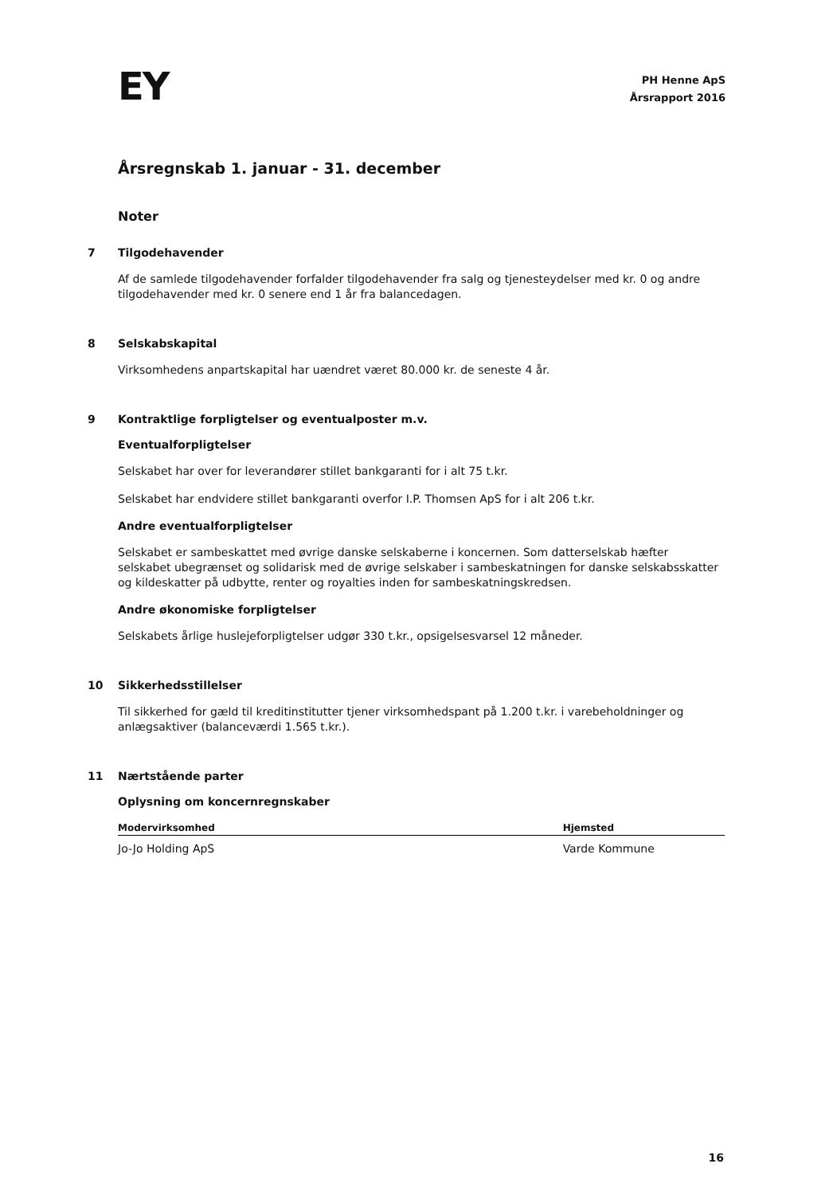EY
PH Henne ApS
Årsrapport 2016
Årsregnskab 1. januar - 31. december
Noter
7 Tilgodehavender
Af de samlede tilgodehavender forfalder tilgodehavender fra salg og tjenesteydelser med kr. 0 og andre tilgodehavender med kr. 0 senere end 1 år fra balancedagen.
8 Selskabskapital
Virksomhedens anpartskapital har uændret været 80.000 kr. de seneste 4 år.
9 Kontraktlige forpligtelser og eventualposter m.v.
Eventualforpligtelser
Selskabet har over for leverandører stillet bankgaranti for i alt 75 t.kr.
Selskabet har endvidere stillet bankgaranti overfor I.P. Thomsen ApS for i alt 206 t.kr.
Andre eventualforpligtelser
Selskabet er sambeskattet med øvrige danske selskaberne i koncernen. Som datterselskab hæfter selskabet ubegrænset og solidarisk med de øvrige selskaber i sambeskatningen for danske selskabsskatter og kildeskatter på udbytte, renter og royalties inden for sambeskatningskredsen.
Andre økonomiske forpligtelser
Selskabets årlige huslejeforpligtelser udgør 330 t.kr., opsigelsesvarsel 12 måneder.
10 Sikkerhedsstillelser
Til sikkerhed for gæld til kreditinstitutter tjener virksomhedspant på 1.200 t.kr. i varebeholdninger og anlægsaktiver (balanceværdi 1.565 t.kr.).
11 Nærtstående parter
Oplysning om koncernregnskaber
| Modervirksomhed | Hjemsted |
| --- | --- |
| Jo-Jo Holding ApS | Varde Kommune |
16